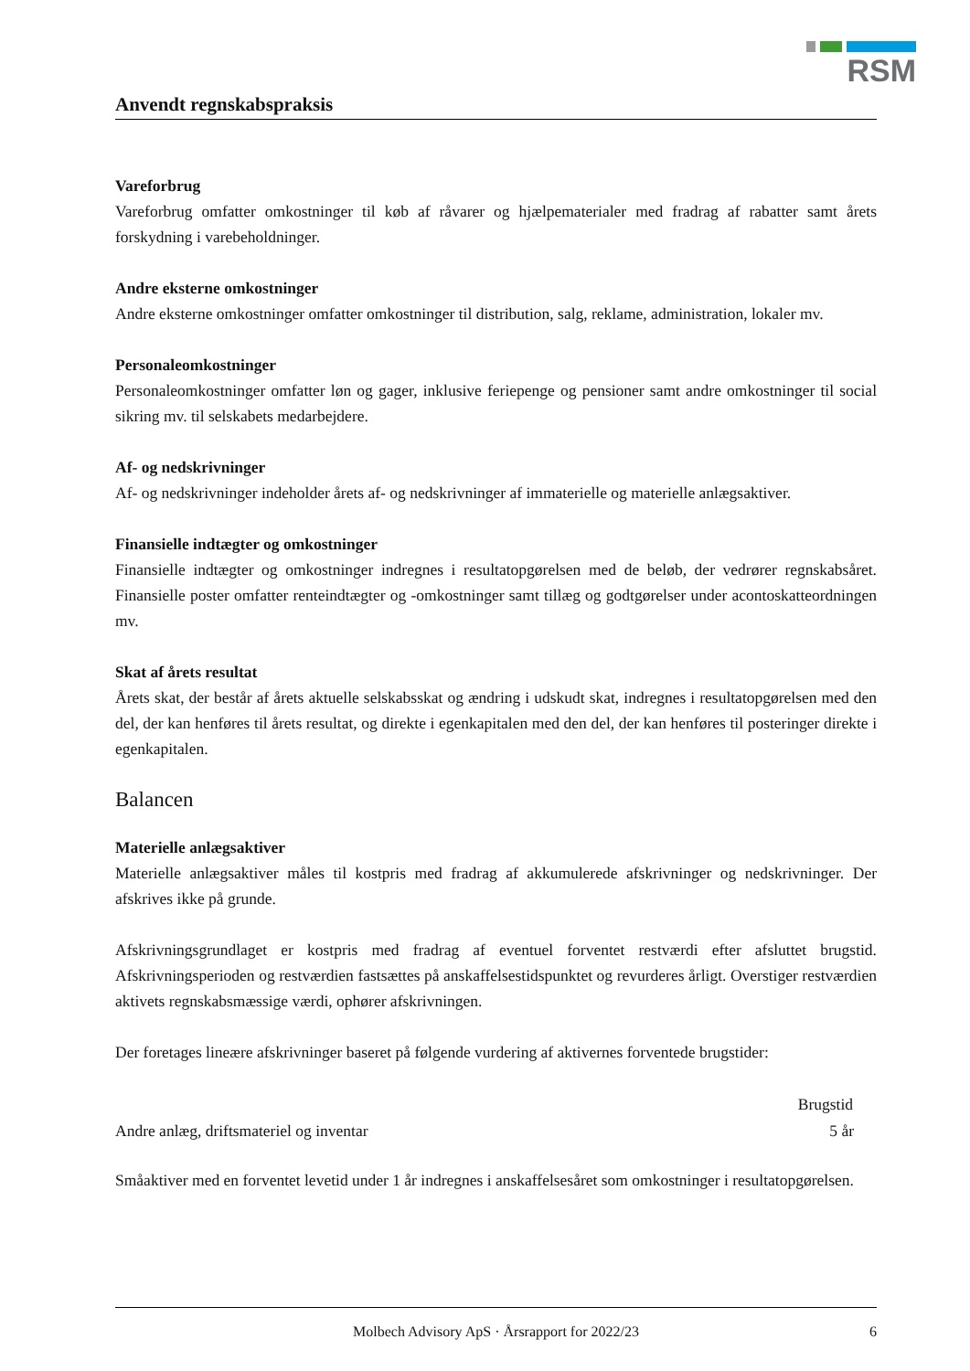RSM
Anvendt regnskabspraksis
Vareforbrug
Vareforbrug omfatter omkostninger til køb af råvarer og hjælpematerialer med fradrag af rabatter samt årets forskydning i varebeholdninger.
Andre eksterne omkostninger
Andre eksterne omkostninger omfatter omkostninger til distribution, salg, reklame, administration, lokaler mv.
Personaleomkostninger
Personaleomkostninger omfatter løn og gager, inklusive feriepenge og pensioner samt andre omkostninger til social sikring mv. til selskabets medarbejdere.
Af- og nedskrivninger
Af- og nedskrivninger indeholder årets af- og nedskrivninger af immaterielle og materielle anlægsaktiver.
Finansielle indtægter og omkostninger
Finansielle indtægter og omkostninger indregnes i resultatopgørelsen med de beløb, der vedrører regnskabsåret. Finansielle poster omfatter renteindtægter og -omkostninger samt tillæg og godtgørelser under acontoskatteordningen mv.
Skat af årets resultat
Årets skat, der består af årets aktuelle selskabsskat og ændring i udskudt skat, indregnes i resultatopgørelsen med den del, der kan henføres til årets resultat, og direkte i egenkapitalen med den del, der kan henføres til posteringer direkte i egenkapitalen.
Balancen
Materielle anlægsaktiver
Materielle anlægsaktiver måles til kostpris med fradrag af akkumulerede afskrivninger og nedskrivninger. Der afskrives ikke på grunde.
Afskrivningsgrundlaget er kostpris med fradrag af eventuel forventet restværdi efter afsluttet brugstid. Afskrivningsperioden og restværdien fastsættes på anskaffelsestidspunktet og revurderes årligt. Overstiger restværdien aktivets regnskabsmæssige værdi, ophører afskrivningen.
Der foretages lineære afskrivninger baseret på følgende vurdering af aktivernes forventede brugstider:
| | Brugstid |
| Andre anlæg, driftsmateriel og inventar | 5 år |
Småaktiver med en forventet levetid under 1 år indregnes i anskaffelsesåret som omkostninger i resultatopgørelsen.
Molbech Advisory ApS · Årsrapport for 2022/23 6